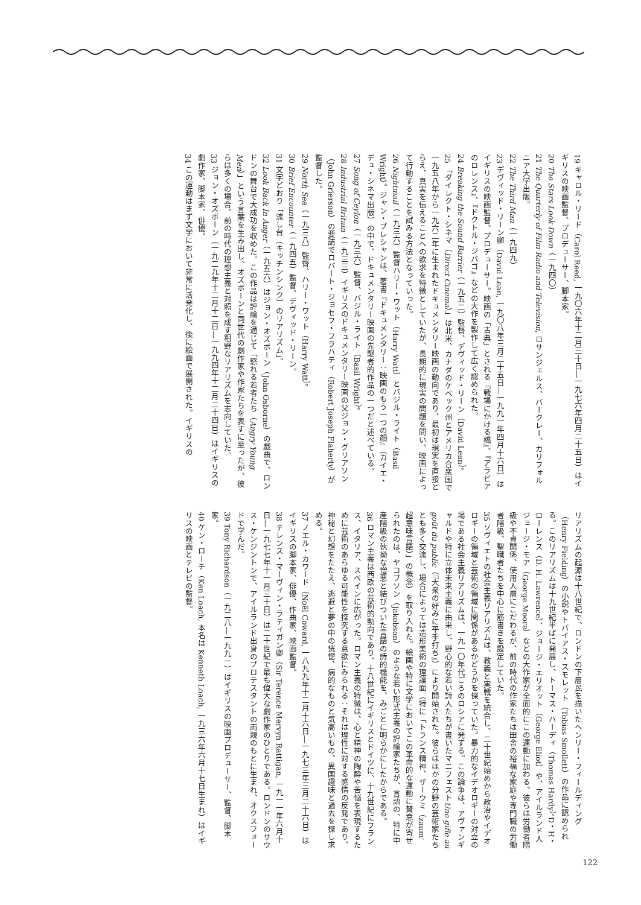19 キャロル・リード（Carol Reed, 一九〇六年十二月三十日―一九七六年四月二十五日）はイギリスの映画監督、プロデューサー、脚本家。
20 The Stars Look Down（一九四〇）
21 The Quarterly of Film Radio and Television, ロサンジェルス、バークレー、カリフォルニア大学出版。
22 The Third Man（一九四九）
23 デヴィッド・リーン卿（David Lean, 一九〇八年三月二十五日―一九九一年四月十六日）はイギリスの映画監督、プロデューサー。映画の「古典」とされる『戦場にかける橋』、『アラビアのロレンス』、『ドクトル・ジバゴ』などの大作を製作して広く認められた。
24 Breaking the Sound Barrier（一九五二）監督、デヴィッド・リーン（David Lean）。
25 「ダイレクト・シネマ（Direct Cinema）」は北米、カナダのケベック州とアメリカ合衆国で一九五八年から一九六二年に生まれたドキュメンタリー映画の動向であり、最初は現実を直接とらえ、真実を伝えることへの欲求を特徴としていたが、長期的に現実の問題を問い、映画によって行動することを試みる方法となっていった。
26 Nightmail（一九三六）監督ハリー・ワット（Harry Watt）とバジル・ライト（Basil Wright）。ジャン・ブレシャンは、著書『ドキュメンタリー：映画のもう一つの顔』（カイエ・デュ・シネマ出版）の中で、ドキュメンタリー映画の先駆者的作品の一つだと述べている。
27 Song of Ceylon（一九三六）監督、バジル・ライト（Basil Wright）。
28 Industrial Britain（一九三三）イギリスのドキュメンタリー映画の父ジョン・グリアソン（John Grierson）の要請でロバート・ジョセフ・フラハティ（Robert Joseph Flaherty）が監督した。
29 North Sea（一九三八）監督、ハリー・ワット（Harry Watt）。
30 Brief Encounter（一九四五）監督、デヴィッド・リーン。
31 文字どおり「流し台（キッチンシンク）のリアリズム」。
32 Look Back In Anger（一九五六）はジョン・オズボーン（John Osborne）の戯曲で、ロンドンの舞台で大成功を収めた。この作品は評論を通じて「怒れる若者たち（Angry Young Men）」という言葉を生み出し、オズボーンと同世代の劇作家や作家たちを表すに至ったが、彼らは多くの場合、前の時代の理想主義と対照を成す粗野なリアリズムを志向していた。
33 ジョン・オズボーン（一九二九年十二月十二日―一九九四年十二月二十四日）はイギリスの劇作家、脚本家、俳優。
34 この運動はまず文学において非常に活発化し、後に絵画で展開された。イギリスの
リアリズムの起源は十八世紀で、ロンドンの下層民を描いたヘンリー・フィールディング（Henry Fielding）の小説やトバイアス・スモレット（Tobias Smollett）の作品に認められる。このリアリズムは十九世紀半ばに発展し、トーマス・ハーディ（Thomas Hardy）、D・H・ローレンス（D. H. Lawrence）、ジョージ・エリオット（George Eliot）や、アイルランド人ジョージ・モア（George Moore）などの大作家が全面的にこの運動に加わる。彼らは労働者階級や不貞関係、使用人層にこだわるが、前の時代の作家たちは田舎の裕福な家庭や専門職の労働者階級、聖職者たちを中心に筋書きを設定していた。
35 ソヴィエトの社会主義リアリズムは、教義と実戦を統合し、二十世紀始めから政治やイデオロギーの領域と芸術の領域に関係があるかどうかを探っていた。暴力的なイデオロギーの対立の場である社会主義リアリズムは、一九一〇年代ごろのロシアに発する。この論争は、アヴァンギャルドや特に立体未来主義に由来し、野心的な若い詩人たちが書いたマニフェストUne gifle au goût du public（『大衆の好みに平手打ち』）により開始された。彼らはほかの分野の芸術家たちとも多く交流し、場合によっては造形美術の理論面（特に「トランス精神、ザーウミ（zaum' 超意味言語）」の概念）を取り入れた。絵画や特に文学においてこの革命的な運動に賛意が寄せられたのは、ヤコブソン（Jakobson）のような若い形式主義の評論家たちが、言語の、特に中産階級の執拗な憎悪と結びついた言語の詩的機能を、みごとに明らかにしたからである。
36 ロマン主義は西欧の芸術的動向であり、十八世紀にイギリスとドイツに、十九世紀にフランス、イタリア、スペインに広がった。ロマン主義の特徴は、心と精神の陶酔や苦悩を表現するために芸術のあらゆる可能性を探究する意欲にみられる：それは理性に対する感情の反発であり、神秘と幻想をたたえ、逃避と夢の中の恍惚、病的なものと気高いもの、異国趣味と過去を探し求める。
37 ノエル・カワード（Noël Coward, 一八九九年十二月十六日―一九七三年三月二十六日）はイギリスの脚本家、俳優、作曲家、映画監督。
38 テレンス・マーヴィン・ラティガン卿（Sir Terence Mervyn Rattigan, 一九一一年六月十日―一九七七年十一月三十日）は二十世紀で最も偉大な劇作家のひとりである。ロンドンのサウス・ケンジントンで、アイルランド出身のプロテスタントの両親のもとに生まれ、オクスフォードで学んだ。
39 Tony Richardson（一九二八―一九九一）はイギリスの映画プロデューサー、監督、脚本家。
40 ケン・ローチ（Ken Loach, 本名は Kenneth Loach, 一九三六年六月十七日生まれ）はイギリスの映画とテレビの監督。
122